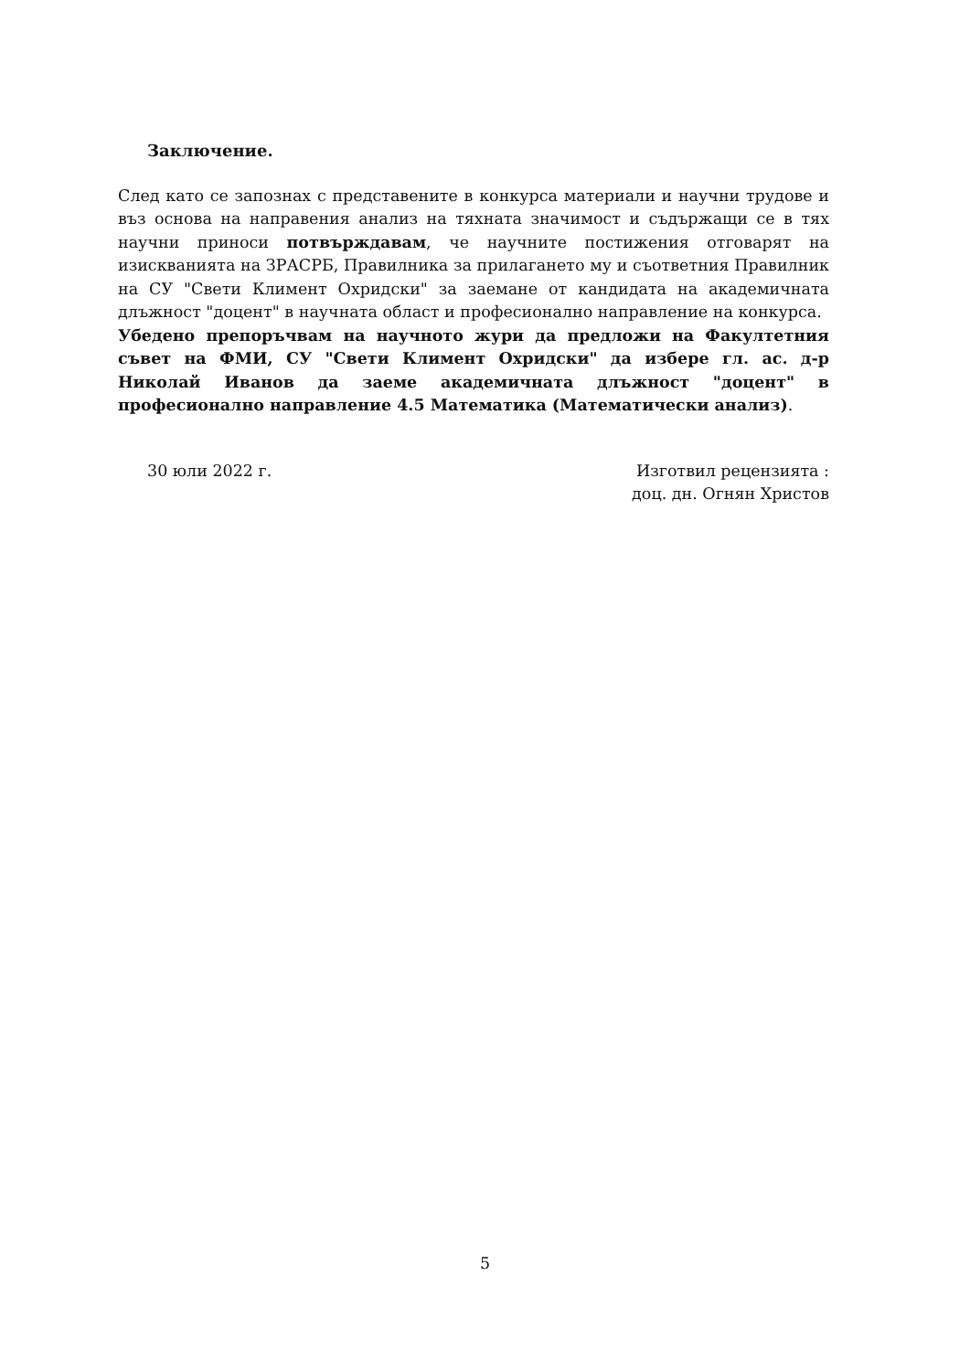Заключение.
След като се запознах с представените в конкурса материали и научни трудове и въз основа на направения анализ на тяхната значимост и съдържащи се в тях научни приноси потвърждавам, че научните постижения отговарят на изискванията на ЗРАСРБ, Правилника за прилагането му и съответния Правилник на СУ "Свети Климент Охридски" за заемане от кандидата на академичната длъжност "доцент" в научната област и професионално направление на конкурса.
Убедено препоръчвам на научното жури да предложи на Факултетния съвет на ФМИ, СУ "Свети Климент Охридски" да избере гл. ас. д-р Николай Иванов да заеме академичната длъжност "доцент" в професионално направление 4.5 Математика (Математически анализ).
30 юли 2022 г. Изготвил рецензията :
доц. дн. Огнян Христов
5